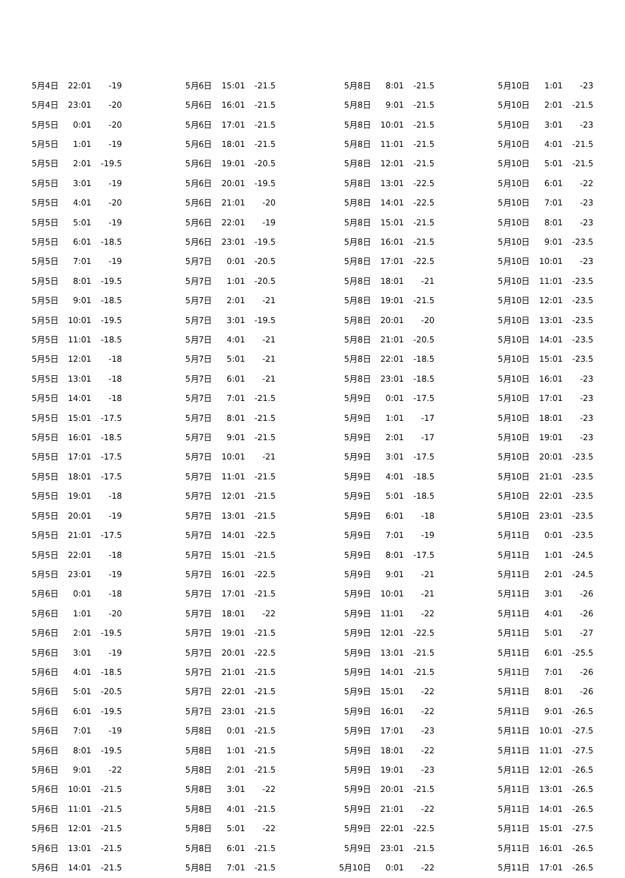| 5月4日 | 22:01 | -19 |
| 5月4日 | 23:01 | -20 |
| 5月5日 | 0:01 | -20 |
| 5月5日 | 1:01 | -19 |
| 5月5日 | 2:01 | -19.5 |
| 5月5日 | 3:01 | -19 |
| 5月5日 | 4:01 | -20 |
| 5月5日 | 5:01 | -19 |
| 5月5日 | 6:01 | -18.5 |
| 5月5日 | 7:01 | -19 |
| 5月5日 | 8:01 | -19.5 |
| 5月5日 | 9:01 | -18.5 |
| 5月5日 | 10:01 | -19.5 |
| 5月5日 | 11:01 | -18.5 |
| 5月5日 | 12:01 | -18 |
| 5月5日 | 13:01 | -18 |
| 5月5日 | 14:01 | -18 |
| 5月5日 | 15:01 | -17.5 |
| 5月5日 | 16:01 | -18.5 |
| 5月5日 | 17:01 | -17.5 |
| 5月5日 | 18:01 | -17.5 |
| 5月5日 | 19:01 | -18 |
| 5月5日 | 20:01 | -19 |
| 5月5日 | 21:01 | -17.5 |
| 5月5日 | 22:01 | -18 |
| 5月5日 | 23:01 | -19 |
| 5月6日 | 0:01 | -18 |
| 5月6日 | 1:01 | -20 |
| 5月6日 | 2:01 | -19.5 |
| 5月6日 | 3:01 | -19 |
| 5月6日 | 4:01 | -18.5 |
| 5月6日 | 5:01 | -20.5 |
| 5月6日 | 6:01 | -19.5 |
| 5月6日 | 7:01 | -19 |
| 5月6日 | 8:01 | -19.5 |
| 5月6日 | 9:01 | -22 |
| 5月6日 | 10:01 | -21.5 |
| 5月6日 | 11:01 | -21.5 |
| 5月6日 | 12:01 | -21.5 |
| 5月6日 | 13:01 | -21.5 |
| 5月6日 | 14:01 | -21.5 |
| 5月6日 | 15:01 | -21.5 |
| 5月6日 | 16:01 | -21.5 |
| 5月6日 | 17:01 | -21.5 |
| 5月6日 | 18:01 | -21.5 |
| 5月6日 | 19:01 | -20.5 |
| 5月6日 | 20:01 | -19.5 |
| 5月6日 | 21:01 | -20 |
| 5月6日 | 22:01 | -19 |
| 5月6日 | 23:01 | -19.5 |
| 5月7日 | 0:01 | -20.5 |
| 5月7日 | 1:01 | -20.5 |
| 5月7日 | 2:01 | -21 |
| 5月7日 | 3:01 | -19.5 |
| 5月7日 | 4:01 | -21 |
| 5月7日 | 5:01 | -21 |
| 5月7日 | 6:01 | -21 |
| 5月7日 | 7:01 | -21.5 |
| 5月7日 | 8:01 | -21.5 |
| 5月7日 | 9:01 | -21.5 |
| 5月7日 | 10:01 | -21 |
| 5月7日 | 11:01 | -21.5 |
| 5月7日 | 12:01 | -21.5 |
| 5月7日 | 13:01 | -21.5 |
| 5月7日 | 14:01 | -22.5 |
| 5月7日 | 15:01 | -21.5 |
| 5月7日 | 16:01 | -22.5 |
| 5月7日 | 17:01 | -21.5 |
| 5月7日 | 18:01 | -22 |
| 5月7日 | 19:01 | -21.5 |
| 5月7日 | 20:01 | -22.5 |
| 5月7日 | 21:01 | -21.5 |
| 5月7日 | 22:01 | -21.5 |
| 5月7日 | 23:01 | -21.5 |
| 5月8日 | 0:01 | -21.5 |
| 5月8日 | 1:01 | -21.5 |
| 5月8日 | 2:01 | -21.5 |
| 5月8日 | 3:01 | -22 |
| 5月8日 | 4:01 | -21.5 |
| 5月8日 | 5:01 | -22 |
| 5月8日 | 6:01 | -21.5 |
| 5月8日 | 7:01 | -21.5 |
| 5月8日 | 8:01 | -21.5 |
| 5月8日 | 9:01 | -21.5 |
| 5月8日 | 10:01 | -21.5 |
| 5月8日 | 11:01 | -21.5 |
| 5月8日 | 12:01 | -21.5 |
| 5月8日 | 13:01 | -22.5 |
| 5月8日 | 14:01 | -22.5 |
| 5月8日 | 15:01 | -21.5 |
| 5月8日 | 16:01 | -21.5 |
| 5月8日 | 17:01 | -22.5 |
| 5月8日 | 18:01 | -21 |
| 5月8日 | 19:01 | -21.5 |
| 5月8日 | 20:01 | -20 |
| 5月8日 | 21:01 | -20.5 |
| 5月8日 | 22:01 | -18.5 |
| 5月8日 | 23:01 | -18.5 |
| 5月9日 | 0:01 | -17.5 |
| 5月9日 | 1:01 | -17 |
| 5月9日 | 2:01 | -17 |
| 5月9日 | 3:01 | -17.5 |
| 5月9日 | 4:01 | -18.5 |
| 5月9日 | 5:01 | -18.5 |
| 5月9日 | 6:01 | -18 |
| 5月9日 | 7:01 | -19 |
| 5月9日 | 8:01 | -17.5 |
| 5月9日 | 9:01 | -21 |
| 5月9日 | 10:01 | -21 |
| 5月9日 | 11:01 | -22 |
| 5月9日 | 12:01 | -22.5 |
| 5月9日 | 13:01 | -21.5 |
| 5月9日 | 14:01 | -21.5 |
| 5月9日 | 15:01 | -22 |
| 5月9日 | 16:01 | -22 |
| 5月9日 | 17:01 | -23 |
| 5月9日 | 18:01 | -22 |
| 5月9日 | 19:01 | -23 |
| 5月9日 | 20:01 | -21.5 |
| 5月9日 | 21:01 | -22 |
| 5月9日 | 22:01 | -22.5 |
| 5月9日 | 23:01 | -21.5 |
| 5月10日 | 0:01 | -22 |
| 5月10日 | 1:01 | -23 |
| 5月10日 | 2:01 | -21.5 |
| 5月10日 | 3:01 | -23 |
| 5月10日 | 4:01 | -21.5 |
| 5月10日 | 5:01 | -21.5 |
| 5月10日 | 6:01 | -22 |
| 5月10日 | 7:01 | -23 |
| 5月10日 | 8:01 | -23 |
| 5月10日 | 9:01 | -23.5 |
| 5月10日 | 10:01 | -23 |
| 5月10日 | 11:01 | -23.5 |
| 5月10日 | 12:01 | -23.5 |
| 5月10日 | 13:01 | -23.5 |
| 5月10日 | 14:01 | -23.5 |
| 5月10日 | 15:01 | -23.5 |
| 5月10日 | 16:01 | -23 |
| 5月10日 | 17:01 | -23 |
| 5月10日 | 18:01 | -23 |
| 5月10日 | 19:01 | -23 |
| 5月10日 | 20:01 | -23.5 |
| 5月10日 | 21:01 | -23.5 |
| 5月10日 | 22:01 | -23.5 |
| 5月10日 | 23:01 | -23.5 |
| 5月11日 | 0:01 | -23.5 |
| 5月11日 | 1:01 | -24.5 |
| 5月11日 | 2:01 | -24.5 |
| 5月11日 | 3:01 | -26 |
| 5月11日 | 4:01 | -26 |
| 5月11日 | 5:01 | -27 |
| 5月11日 | 6:01 | -25.5 |
| 5月11日 | 7:01 | -26 |
| 5月11日 | 8:01 | -26 |
| 5月11日 | 9:01 | -26.5 |
| 5月11日 | 10:01 | -27.5 |
| 5月11日 | 11:01 | -27.5 |
| 5月11日 | 12:01 | -26.5 |
| 5月11日 | 13:01 | -26.5 |
| 5月11日 | 14:01 | -26.5 |
| 5月11日 | 15:01 | -27.5 |
| 5月11日 | 16:01 | -26.5 |
| 5月11日 | 17:01 | -26.5 |